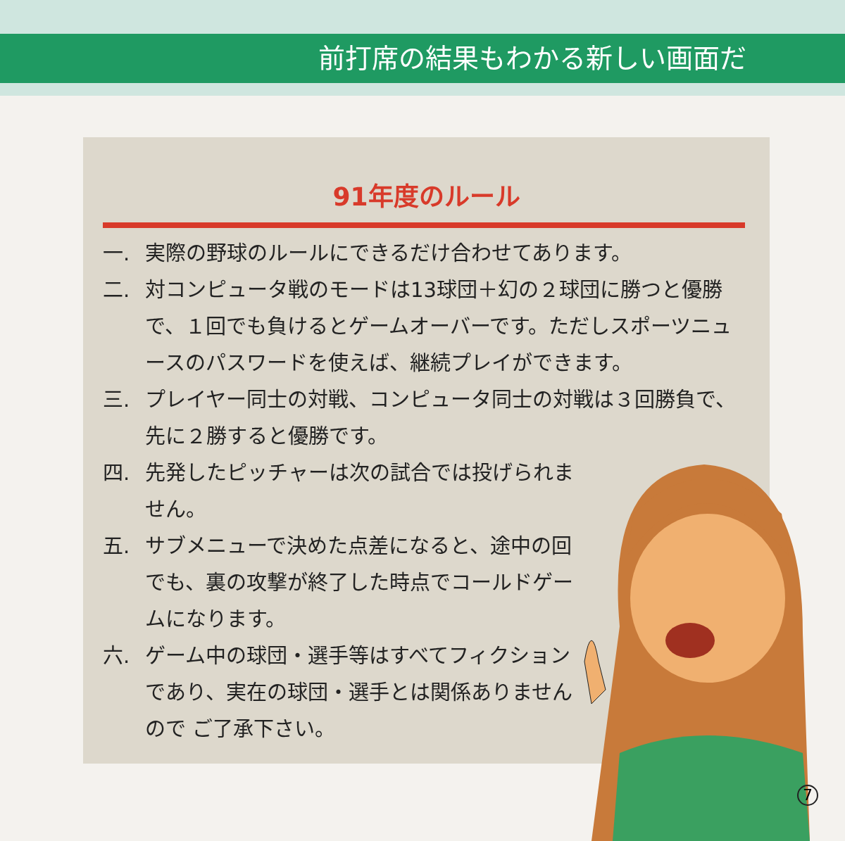前打席の結果もわかる新しい画面だ
91年度のルール
一. 実際の野球のルールにできるだけ合わせてあります。
二. 対コンピュータ戦のモードは13球団＋幻の２球団に勝つと優勝で、１回でも負けるとゲームオーバーです。ただしスポーツニュースのパスワードを使えば、継続プレイができます。
三. プレイヤー同士の対戦、コンピュータ同士の対戦は３回勝負で、先に２勝すると優勝です。
四. 先発したピッチャーは次の試合では投げられません。
五. サブメニューで決めた点差になると、途中の回でも、裏の攻撃が終了した時点でコールドゲームになります。
六. ゲーム中の球団・選手等はすべてフィクションであり、実在の球団・選手とは関係ありませんので ご了承下さい。
7